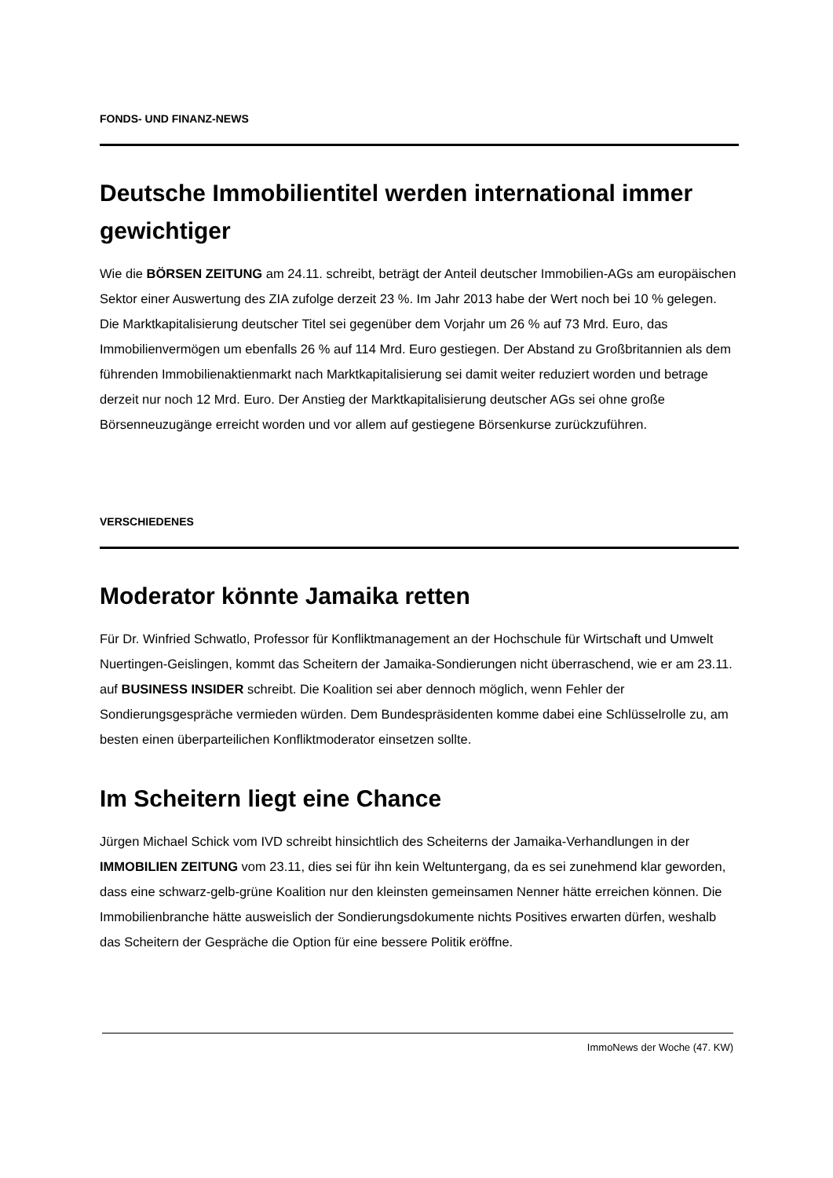FONDS- UND FINANZ-NEWS
Deutsche Immobilientitel werden international immer gewichtiger
Wie die BÖRSEN ZEITUNG am 24.11. schreibt, beträgt der Anteil deutscher Immobilien-AGs am europäischen Sektor einer Auswertung des ZIA zufolge derzeit 23 %. Im Jahr 2013 habe der Wert noch bei 10 % gelegen. Die Marktkapitalisierung deutscher Titel sei gegenüber dem Vorjahr um 26 % auf 73 Mrd. Euro, das Immobilienvermögen um ebenfalls 26 % auf 114 Mrd. Euro gestiegen. Der Abstand zu Großbritannien als dem führenden Immobilienaktienmarkt nach Marktkapitalisierung sei damit weiter reduziert worden und betrage derzeit nur noch 12 Mrd. Euro. Der Anstieg der Marktkapitalisierung deutscher AGs sei ohne große Börsenneuzugänge erreicht worden und vor allem auf gestiegene Börsenkurse zurückzuführen.
VERSCHIEDENES
Moderator könnte Jamaika retten
Für Dr. Winfried Schwatlo, Professor für Konfliktmanagement an der Hochschule für Wirtschaft und Umwelt Nuertingen-Geislingen, kommt das Scheitern der Jamaika-Sondierungen nicht überraschend, wie er am 23.11. auf BUSINESS INSIDER schreibt. Die Koalition sei aber dennoch möglich, wenn Fehler der Sondierungsgespräche vermieden würden. Dem Bundespräsidenten komme dabei eine Schlüsselrolle zu, am besten einen überparteilichen Konfliktmoderator einsetzen sollte.
Im Scheitern liegt eine Chance
Jürgen Michael Schick vom IVD schreibt hinsichtlich des Scheiterns der Jamaika-Verhandlungen in der IMMOBILIEN ZEITUNG vom 23.11, dies sei für ihn kein Weltuntergang, da es sei zunehmend klar geworden, dass eine schwarz-gelb-grüne Koalition nur den kleinsten gemeinsamen Nenner hätte erreichen können. Die Immobilienbranche hätte ausweislich der Sondierungsdokumente nichts Positives erwarten dürfen, weshalb das Scheitern der Gespräche die Option für eine bessere Politik eröffne.
ImmoNews der Woche (47. KW)